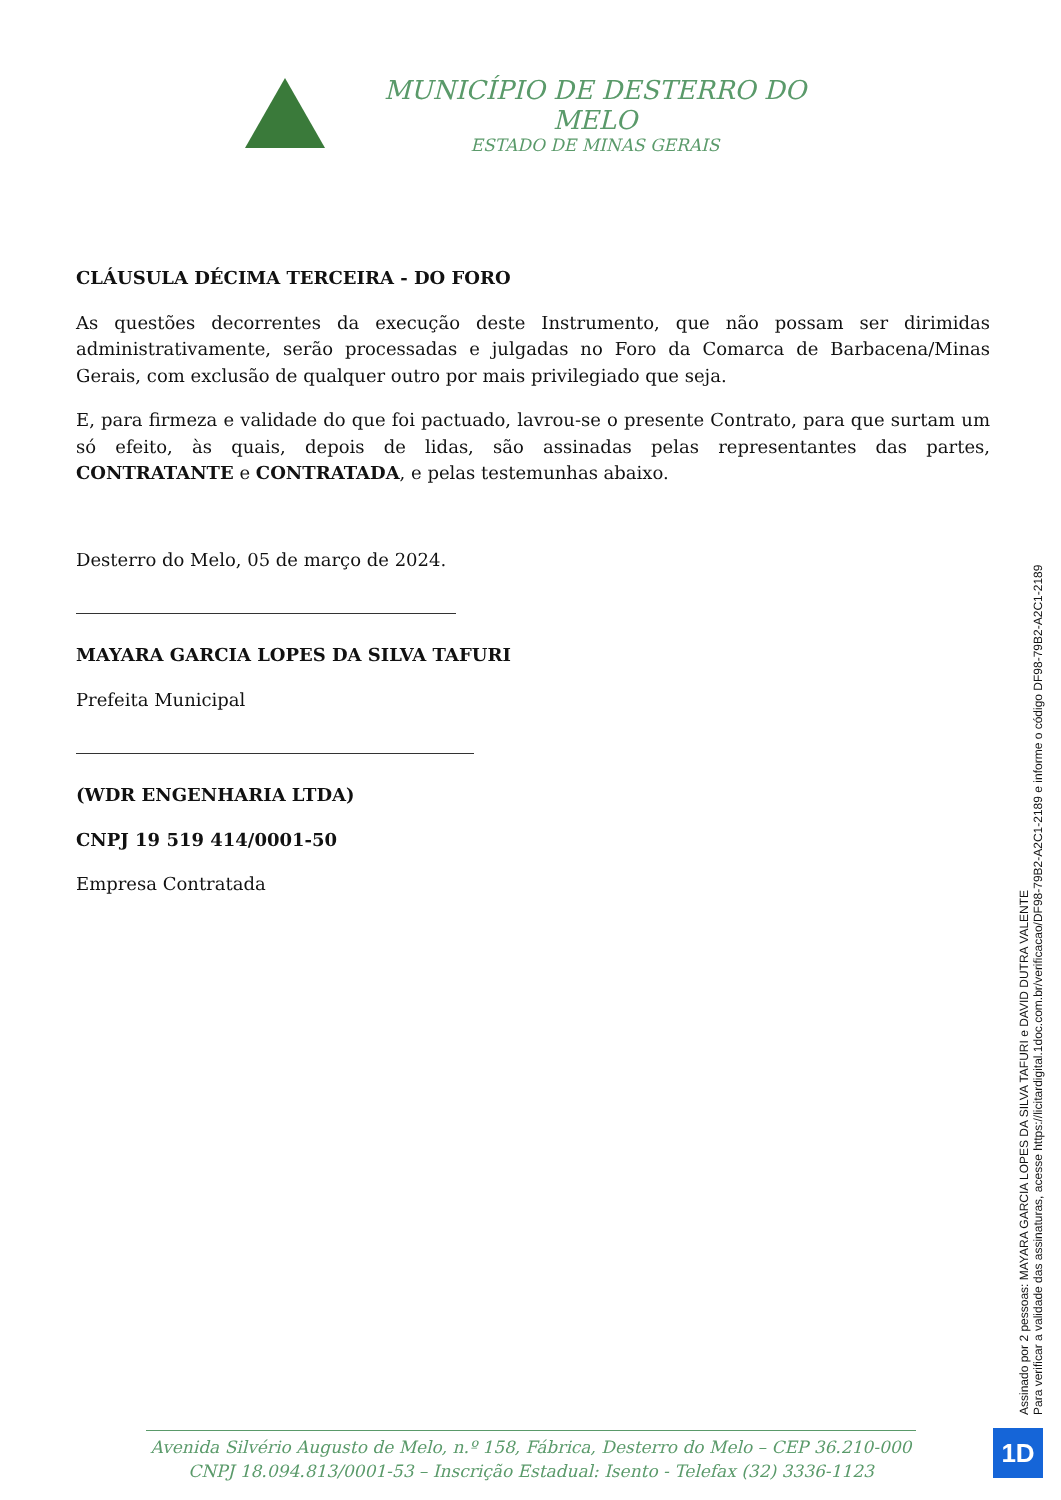MUNICÍPIO DE DESTERRO DO MELO
ESTADO DE MINAS GERAIS
CLÁUSULA DÉCIMA TERCEIRA - DO FORO
As questões decorrentes da execução deste Instrumento, que não possam ser dirimidas administrativamente, serão processadas e julgadas no Foro da Comarca de Barbacena/Minas Gerais, com exclusão de qualquer outro por mais privilegiado que seja.
E, para firmeza e validade do que foi pactuado, lavrou-se o presente Contrato, para que surtam um só efeito, às quais, depois de lidas, são assinadas pelas representantes das partes, CONTRATANTE e CONTRATADA, e pelas testemunhas abaixo.
Desterro do Melo, 05 de março de 2024.
MAYARA GARCIA LOPES DA SILVA TAFURI
Prefeita Municipal
(WDR ENGENHARIA LTDA)
CNPJ 19 519 414/0001-50
Empresa Contratada
Assinado por 2 pessoas: MAYARA GARCIA LOPES DA SILVA TAFURI e DAVID DUTRA VALENTE
Para verificar a validade das assinaturas, acesse https://licitardigital.1doc.com.br/verificacao/DF98-79B2-A2C1-2189 e informe o código DF98-79B2-A2C1-2189
Avenida Silvério Augusto de Melo, n.º 158, Fábrica, Desterro do Melo – CEP 36.210-000
CNPJ 18.094.813/0001-53 – Inscrição Estadual: Isento - Telefax (32) 3336-1123
1D